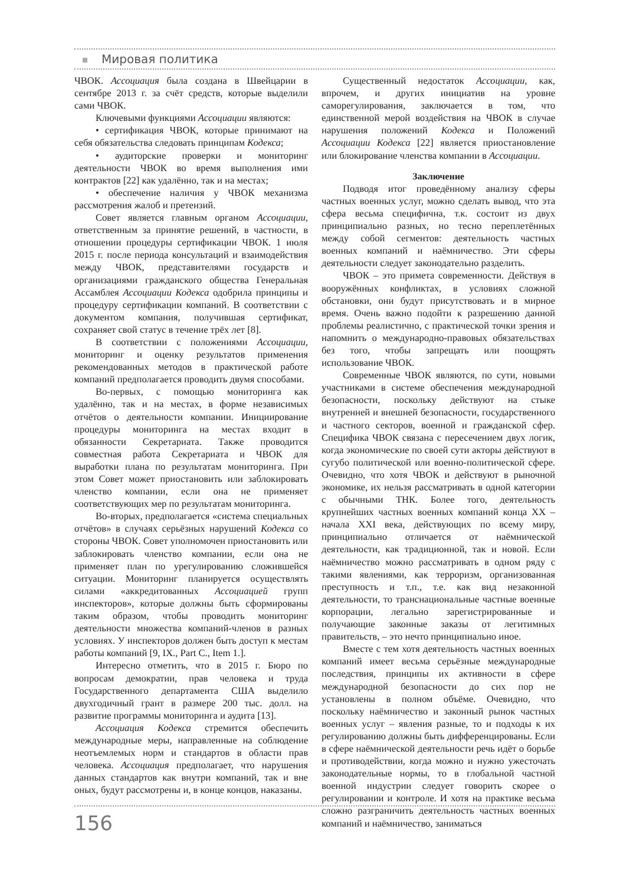Мировая политика
ЧВОК. Ассоциация была создана в Швейцарии в сентябре 2013 г. за счёт средств, которые выделили сами ЧВОК.
Ключевыми функциями Ассоциации являются:
• сертификация ЧВОК, которые принимают на себя обязательства следовать принципам Кодекса;
• аудиторские проверки и мониторинг деятельности ЧВОК во время выполнения ими контрактов [22] как удалённо, так и на местах;
• обеспечение наличия у ЧВОК механизма рассмотрения жалоб и претензий.
Совет является главным органом Ассоциации, ответственным за принятие решений, в частности, в отношении процедуры сертификации ЧВОК. 1 июля 2015 г. после периода консультаций и взаимодействия между ЧВОК, представителями государств и организациями гражданского общества Генеральная Ассамблея Ассоциации Кодекса одобрила принципы и процедуру сертификации компаний. В соответствии с документом компания, получившая сертификат, сохраняет свой статус в течение трёх лет [8].
В соответствии с положениями Ассоциации, мониторинг и оценку результатов применения рекомендованных методов в практической работе компаний предполагается проводить двумя способами.
Во-первых, с помощью мониторинга как удалённо, так и на местах, в форме независимых отчётов о деятельности компании. Инициирование процедуры мониторинга на местах входит в обязанности Секретариата. Также проводится совместная работа Секретариата и ЧВОК для выработки плана по результатам мониторинга. При этом Совет может приостановить или заблокировать членство компании, если она не применяет соответствующих мер по результатам мониторинга.
Во-вторых, предполагается «система специальных отчётов» в случаях серьёзных нарушений Кодекса со стороны ЧВОК. Совет уполномочен приостановить или заблокировать членство компании, если она не применяет план по урегулированию сложившейся ситуации. Мониторинг планируется осуществлять силами «аккредитованных Ассоциацией групп инспекторов», которые должны быть сформированы таким образом, чтобы проводить мониторинг деятельности множества компаний-членов в разных условиях. У инспекторов должен быть доступ к местам работы компаний [9, IX., Part C., Item 1.].
Интересно отметить, что в 2015 г. Бюро по вопросам демократии, прав человека и труда Государственного департамента США выделило двухгодичный грант в размере 200 тыс. долл. на развитие программы мониторинга и аудита [13].
Ассоциация Кодекса стремится обеспечить международные меры, направленные на соблюдение неотъемлемых норм и стандартов в области прав человека. Ассоциация предполагает, что нарушения данных стандартов как внутри компаний, так и вне оных, будут рассмотрены и, в конце концов, наказаны.
Существенный недостаток Ассоциации, как, впрочем, и других инициатив на уровне саморегулирования, заключается в том, что единственной мерой воздействия на ЧВОК в случае нарушения положений Кодекса и Положений Ассоциации Кодекса [22] является приостановление или блокирование членства компании в Ассоциации.
Заключение
Подводя итог проведённому анализу сферы частных военных услуг, можно сделать вывод, что эта сфера весьма специфична, т.к. состоит из двух принципиально разных, но тесно переплетённых между собой сегментов: деятельность частных военных компаний и наёмничество. Эти сферы деятельности следует законодательно разделить.
ЧВОК – это примета современности. Действуя в вооружённых конфликтах, в условиях сложной обстановки, они будут присутствовать и в мирное время. Очень важно подойти к разрешению данной проблемы реалистично, с практической точки зрения и напомнить о международно-правовых обязательствах без того, чтобы запрещать или поощрять использование ЧВОК.
Современные ЧВОК являются, по сути, новыми участниками в системе обеспечения международной безопасности, поскольку действуют на стыке внутренней и внешней безопасности, государственного и частного секторов, военной и гражданской сфер. Специфика ЧВОК связана с пересечением двух логик, когда экономические по своей сути акторы действуют в сугубо политической или военно-политической сфере. Очевидно, что хотя ЧВОК и действуют в рыночной экономике, их нельзя рассматривать в одной категории с обычными ТНК. Более того, деятельность крупнейших частных военных компаний конца XX – начала XXI века, действующих по всему миру, принципиально отличается от наёмнической деятельности, как традиционной, так и новой. Если наёмничество можно рассматривать в одном ряду с такими явлениями, как терроризм, организованная преступность и т.п., т.е. как вид незаконной деятельности, то транснациональные частные военные корпорации, легально зарегистрированные и получающие законные заказы от легитимных правительств, – это нечто принципиально иное.
Вместе с тем хотя деятельность частных военных компаний имеет весьма серьёзные международные последствия, принципы их активности в сфере международной безопасности до сих пор не установлены в полном объёме. Очевидно, что поскольку наёмничество и законный рынок частных военных услуг – явления разные, то и подходы к их регулированию должны быть дифференцированы. Если в сфере наёмнической деятельности речь идёт о борьбе и противодействии, когда можно и нужно ужесточать законодательные нормы, то в глобальной частной военной индустрии следует говорить скорее о регулировании и контроле. И хотя на практике весьма сложно разграничить деятельность частных военных компаний и наёмничество, заниматься
156